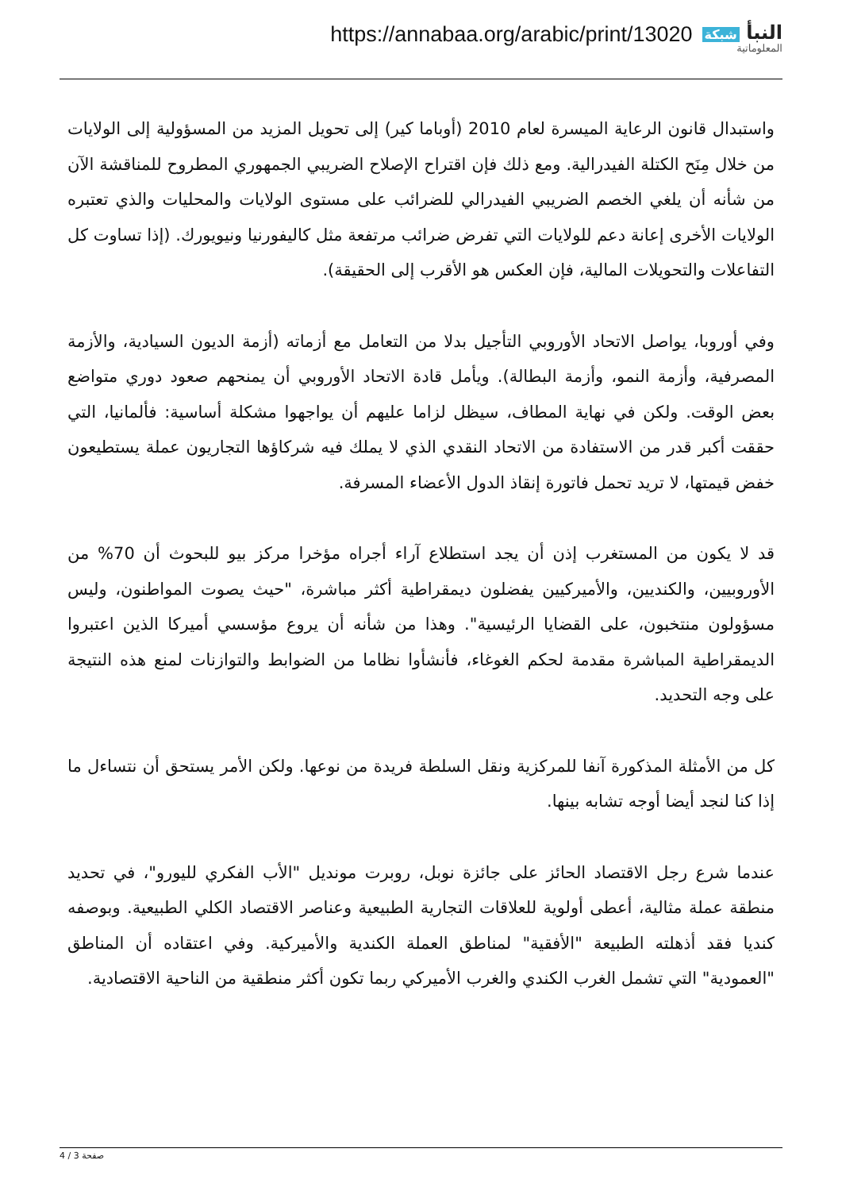https://annabaa.org/arabic/print/13020
النبأ شبكة
المعلوماتية
واستبدال قانون الرعاية الميسرة لعام 2010 (أوباما كير) إلى تحويل المزيد من المسؤولية إلى الولايات من خلال مِنَح الكتلة الفيدرالية. ومع ذلك فإن اقتراح الإصلاح الضريبي الجمهوري المطروح للمناقشة الآن من شأنه أن يلغي الخصم الضريبي الفيدرالي للضرائب على مستوى الولايات والمحليات والذي تعتبره الولايات الأخرى إعانة دعم للولايات التي تفرض ضرائب مرتفعة مثل كاليفورنيا ونيويورك. (إذا تساوت كل التفاعلات والتحويلات المالية، فإن العكس هو الأقرب إلى الحقيقة).
وفي أوروبا، يواصل الاتحاد الأوروبي التأجيل بدلا من التعامل مع أزماته (أزمة الديون السيادية، والأزمة المصرفية، وأزمة النمو، وأزمة البطالة). ويأمل قادة الاتحاد الأوروبي أن يمنحهم صعود دوري متواضع بعض الوقت. ولكن في نهاية المطاف، سيظل لزاما عليهم أن يواجهوا مشكلة أساسية: فألمانيا، التي حققت أكبر قدر من الاستفادة من الاتحاد النقدي الذي لا يملك فيه شركاؤها التجاريون عملة يستطيعون خفض قيمتها، لا تريد تحمل فاتورة إنقاذ الدول الأعضاء المسرفة.
قد لا يكون من المستغرب إذن أن يجد استطلاع آراء أجراه مؤخرا مركز بيو للبحوث أن 70% من الأوروبيين، والكنديين، والأميركيين يفضلون ديمقراطية أكثر مباشرة، "حيث يصوت المواطنون، وليس مسؤولون منتخبون، على القضايا الرئيسية". وهذا من شأنه أن يروع مؤسسي أميركا الذين اعتبروا الديمقراطية المباشرة مقدمة لحكم الغوغاء، فأنشأوا نظاما من الضوابط والتوازنات لمنع هذه النتيجة على وجه التحديد.
كل من الأمثلة المذكورة آنفا للمركزية ونقل السلطة فريدة من نوعها. ولكن الأمر يستحق أن نتساءل ما إذا كنا لنجد أيضا أوجه تشابه بينها.
عندما شرع رجل الاقتصاد الحائز على جائزة نوبل، روبرت مونديل "الأب الفكري لليورو"، في تحديد منطقة عملة مثالية، أعطى أولوية للعلاقات التجارية الطبيعية وعناصر الاقتصاد الكلي الطبيعية. وبوصفه كنديا فقد أذهلته الطبيعة "الأفقية" لمناطق العملة الكندية والأميركية. وفي اعتقاده أن المناطق "العمودية" التي تشمل الغرب الكندي والغرب الأميركي ربما تكون أكثر منطقية من الناحية الاقتصادية.
صفحة 3 / 4